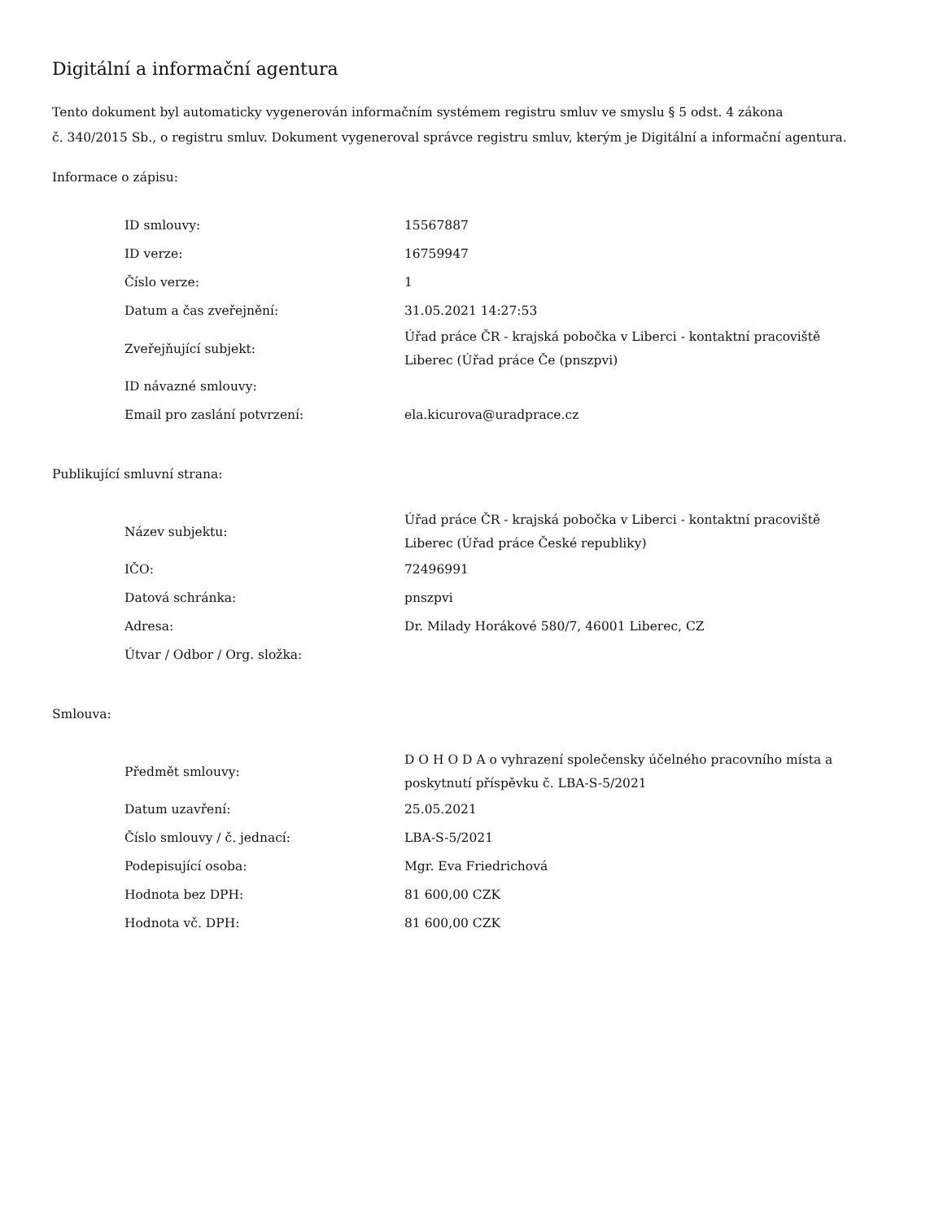Digitální a informační agentura
Tento dokument byl automaticky vygenerován informačním systémem registru smluv ve smyslu § 5 odst. 4 zákona
č. 340/2015 Sb., o registru smluv. Dokument vygeneroval správce registru smluv, kterým je Digitální a informační agentura.
Informace o zápisu:
| ID smlouvy: | 15567887 |
| ID verze: | 16759947 |
| Číslo verze: | 1 |
| Datum a čas zveřejnění: | 31.05.2021 14:27:53 |
| Zveřejňující subjekt: | Úřad práce ČR - krajská pobočka v Liberci - kontaktní pracoviště Liberec (Úřad práce Če (pnszpvi) |
| ID návazné smlouvy: | |
| Email pro zaslání potvrzení: | ela.kicurova@uradprace.cz |
Publikující smluvní strana:
| Název subjektu: | Úřad práce ČR - krajská pobočka v Liberci - kontaktní pracoviště Liberec (Úřad práce České republiky) |
| IČO: | 72496991 |
| Datová schránka: | pnszpvi |
| Adresa: | Dr. Milady Horákové 580/7, 46001 Liberec, CZ |
| Útvar / Odbor / Org. složka: | |
Smlouva:
| Předmět smlouvy: | D O H O D A o vyhrazení společensky účelného pracovního místa a poskytnutí příspěvku č. LBA-S-5/2021 |
| Datum uzavření: | 25.05.2021 |
| Číslo smlouvy / č. jednací: | LBA-S-5/2021 |
| Podepisující osoba: | Mgr. Eva Friedrichová |
| Hodnota bez DPH: | 81 600,00 CZK |
| Hodnota vč. DPH: | 81 600,00 CZK |